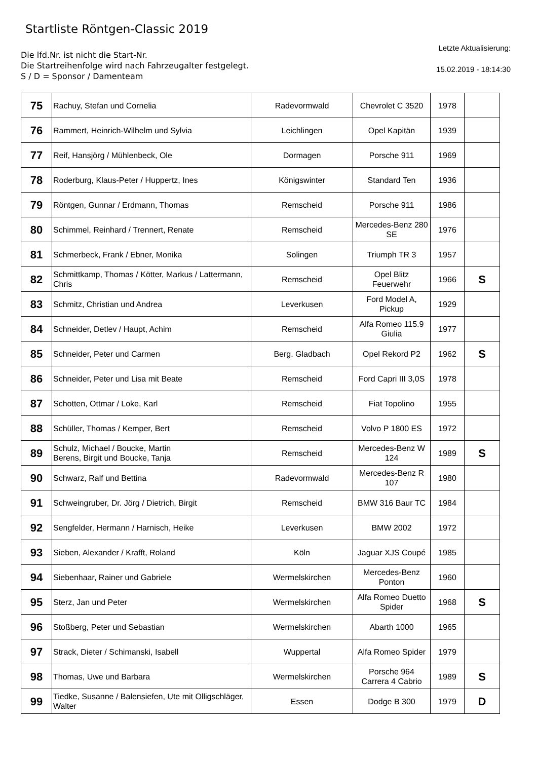Startliste Röntgen-Classic 2019
Die lfd.Nr. ist nicht die Start-Nr.
Die Startreihenfolge wird nach Fahrzeugalter festgelegt.
S / D = Sponsor / Damenteam
Letzte Aktualisierung:
15.02.2019 - 18:14:30
| 75 | Rachuy, Stefan und Cornelia | Radevormwald | Chevrolet C 3520 | 1978 | |
| 76 | Rammert, Heinrich-Wilhelm und Sylvia | Leichlingen | Opel Kapitän | 1939 | |
| 77 | Reif, Hansjörg / Mühlenbeck, Ole | Dormagen | Porsche 911 | 1969 | |
| 78 | Roderburg, Klaus-Peter / Huppertz, Ines | Königswinter | Standard Ten | 1936 | |
| 79 | Röntgen, Gunnar / Erdmann, Thomas | Remscheid | Porsche 911 | 1986 | |
| 80 | Schimmel, Reinhard / Trennert, Renate | Remscheid | Mercedes-Benz 280 SE | 1976 | |
| 81 | Schmerbeck, Frank / Ebner, Monika | Solingen | Triumph TR 3 | 1957 | |
| 82 | Schmittkamp, Thomas / Kötter, Markus / Lattermann, Chris | Remscheid | Opel Blitz Feuerwehr | 1966 | S |
| 83 | Schmitz, Christian und Andrea | Leverkusen | Ford Model A, Pickup | 1929 | |
| 84 | Schneider, Detlev / Haupt, Achim | Remscheid | Alfa Romeo 115.9 Giulia | 1977 | |
| 85 | Schneider, Peter und Carmen | Berg. Gladbach | Opel Rekord P2 | 1962 | S |
| 86 | Schneider, Peter und Lisa mit Beate | Remscheid | Ford Capri III 3,0S | 1978 | |
| 87 | Schotten, Ottmar / Loke, Karl | Remscheid | Fiat Topolino | 1955 | |
| 88 | Schüller, Thomas / Kemper, Bert | Remscheid | Volvo P 1800 ES | 1972 | |
| 89 | Schulz, Michael / Boucke, Martin Berens, Birgit und Boucke, Tanja | Remscheid | Mercedes-Benz W 124 | 1989 | S |
| 90 | Schwarz, Ralf und Bettina | Radevormwald | Mercedes-Benz R 107 | 1980 | |
| 91 | Schweingruber, Dr. Jörg / Dietrich, Birgit | Remscheid | BMW 316 Baur TC | 1984 | |
| 92 | Sengfelder, Hermann / Harnisch, Heike | Leverkusen | BMW 2002 | 1972 | |
| 93 | Sieben, Alexander / Krafft, Roland | Köln | Jaguar XJS Coupé | 1985 | |
| 94 | Siebenhaar, Rainer und Gabriele | Wermelskirchen | Mercedes-Benz Ponton | 1960 | |
| 95 | Sterz, Jan und Peter | Wermelskirchen | Alfa Romeo Duetto Spider | 1968 | S |
| 96 | Stoßberg, Peter und Sebastian | Wermelskirchen | Abarth 1000 | 1965 | |
| 97 | Strack, Dieter / Schimanski, Isabell | Wuppertal | Alfa Romeo Spider | 1979 | |
| 98 | Thomas, Uwe und Barbara | Wermelskirchen | Porsche 964 Carrera 4 Cabrio | 1989 | S |
| 99 | Tiedke, Susanne / Balensiefen, Ute mit Olligschläger, Walter | Essen | Dodge B 300 | 1979 | D |